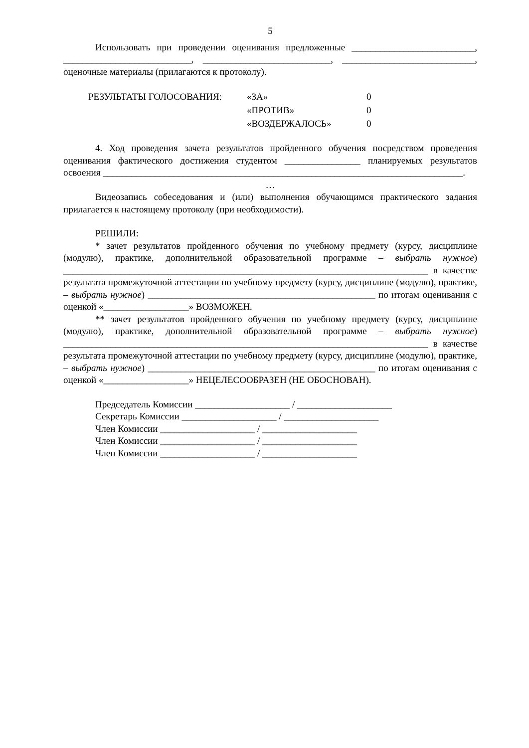5
Использовать при проведении оценивания предложенные __________________________, ___________________________, ___________________________, ____________________________, оценочные материалы (прилагаются к протоколу).
РЕЗУЛЬТАТЫ ГОЛОСОВАНИЯ: «ЗА» 0 «ПРОТИВ» 0 «ВОЗДЕРЖАЛОСЬ» 0
4. Ход проведения зачета результатов пройденного обучения посредством проведения оценивания фактического достижения студентом ________________ планируемых результатов освоения ____________________________________________________________________________.
…
Видеозапись собеседования и (или) выполнения обучающимся практического задания прилагается к настоящему протоколу (при необходимости).
РЕШИЛИ:
* зачет результатов пройденного обучения по учебному предмету (курсу, дисциплине (модулю), практике, дополнительной образовательной программе – выбрать нужное) _____________________________________________________________________________ в качестве результата промежуточной аттестации по учебному предмету (курсу, дисциплине (модулю), практике, – выбрать нужное) ________________________________________________ по итогам оценивания с оценкой «__________________» ВОЗМОЖЕН.
** зачет результатов пройденного обучения по учебному предмету (курсу, дисциплине (модулю), практике, дополнительной образовательной программе – выбрать нужное) _____________________________________________________________________________ в качестве результата промежуточной аттестации по учебному предмету (курсу, дисциплине (модулю), практике, – выбрать нужное) ________________________________________________ по итогам оценивания с оценкой «__________________» НЕЦЕЛЕСООБРАЗЕН (НЕ ОБОСНОВАН).
Председатель Комиссии ____________________ / ____________________
Секретарь Комиссии ____________________ / ____________________
Член Комиссии ____________________ / ____________________
Член Комиссии ____________________ / ____________________
Член Комиссии ____________________ / ____________________